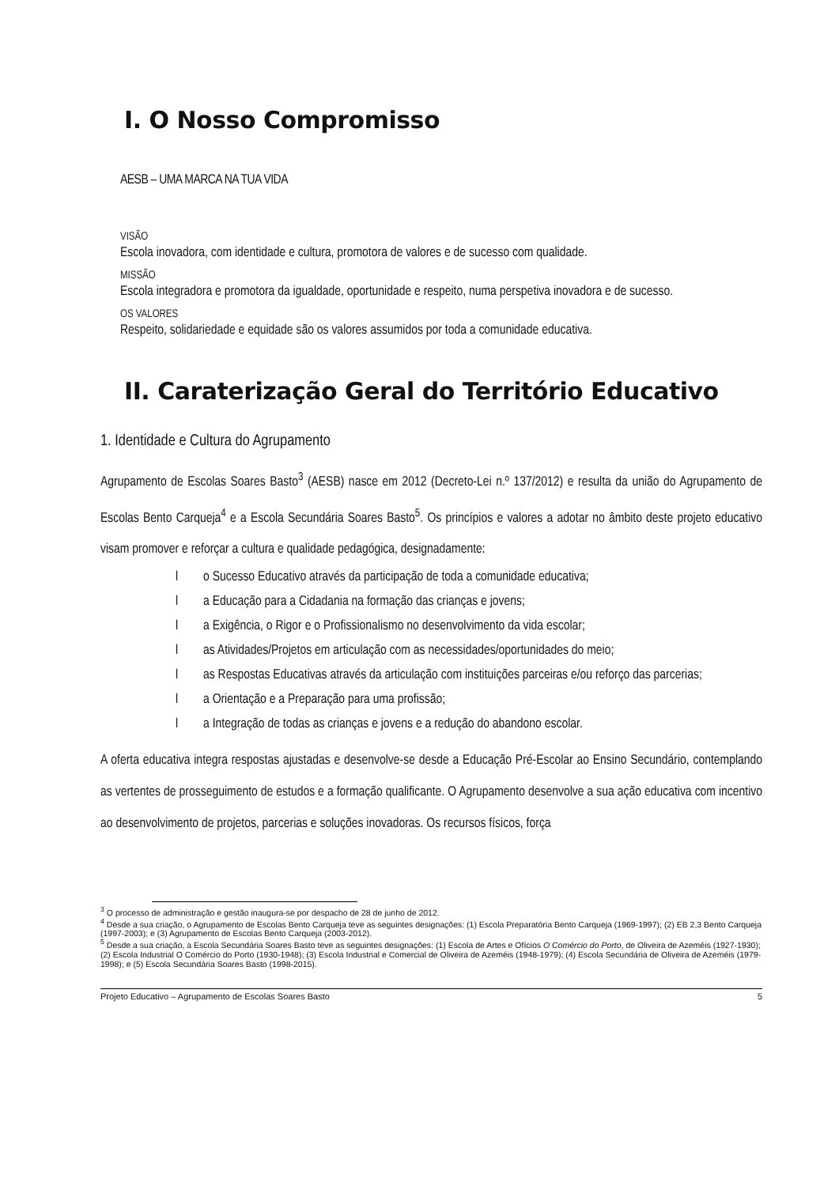I. O Nosso Compromisso
AESB – UMA MARCA NA TUA VIDA
VISÃO
Escola inovadora, com identidade e cultura, promotora de valores e de sucesso com qualidade.
MISSÃO
Escola integradora e promotora da igualdade, oportunidade e respeito, numa perspetiva inovadora e de sucesso.
OS VALORES
Respeito, solidariedade e equidade são os valores assumidos por toda a comunidade educativa.
II. Caraterização Geral do Território Educativo
1. Identidade e Cultura do Agrupamento
Agrupamento de Escolas Soares Basto<sup>3</sup> (AESB) nasce em 2012 (Decreto-Lei n.º 137/2012) e resulta da união do Agrupamento de Escolas Bento Carqueja<sup>4</sup> e a Escola Secundária Soares Basto<sup>5</sup>. Os princípios e valores a adotar no âmbito deste projeto educativo visam promover e reforçar a cultura e qualidade pedagógica, designadamente:
l o Sucesso Educativo através da participação de toda a comunidade educativa;
l a Educação para a Cidadania na formação das crianças e jovens;
l a Exigência, o Rigor e o Profissionalismo no desenvolvimento da vida escolar;
l as Atividades/Projetos em articulação com as necessidades/oportunidades do meio;
l as Respostas Educativas através da articulação com instituições parceiras e/ou reforço das parcerias;
l a Orientação e a Preparação para uma profissão;
l a Integração de todas as crianças e jovens e a redução do abandono escolar.
A oferta educativa integra respostas ajustadas e desenvolve-se desde a Educação Pré-Escolar ao Ensino Secundário, contemplando as vertentes de prosseguimento de estudos e a formação qualificante. O Agrupamento desenvolve a sua ação educativa com incentivo ao desenvolvimento de projetos, parcerias e soluções inovadoras. Os recursos físicos, força
<sup>3</sup> O processo de administração e gestão inaugura-se por despacho de 28 de junho de 2012.
<sup>4</sup> Desde a sua criação, o Agrupamento de Escolas Bento Carqueja teve as seguintes designações: (1) Escola Preparatória Bento Carqueja (1969-1997); (2) EB 2,3 Bento Carqueja (1997-2003); e (3) Agrupamento de Escolas Bento Carqueja (2003-2012).
<sup>5</sup> Desde a sua criação, a Escola Secundária Soares Basto teve as seguintes designações: (1) Escola de Artes e Ofícios O Comércio do Porto, de Oliveira de Azeméis (1927-1930); (2) Escola Industrial O Comércio do Porto (1930-1948); (3) Escola Industrial e Comercial de Oliveira de Azeméis (1948-1979); (4) Escola Secundária de Oliveira de Azeméis (1979-1998); e (5) Escola Secundária Soares Basto (1998-2015).
Projeto Educativo – Agrupamento de Escolas Soares Basto 5